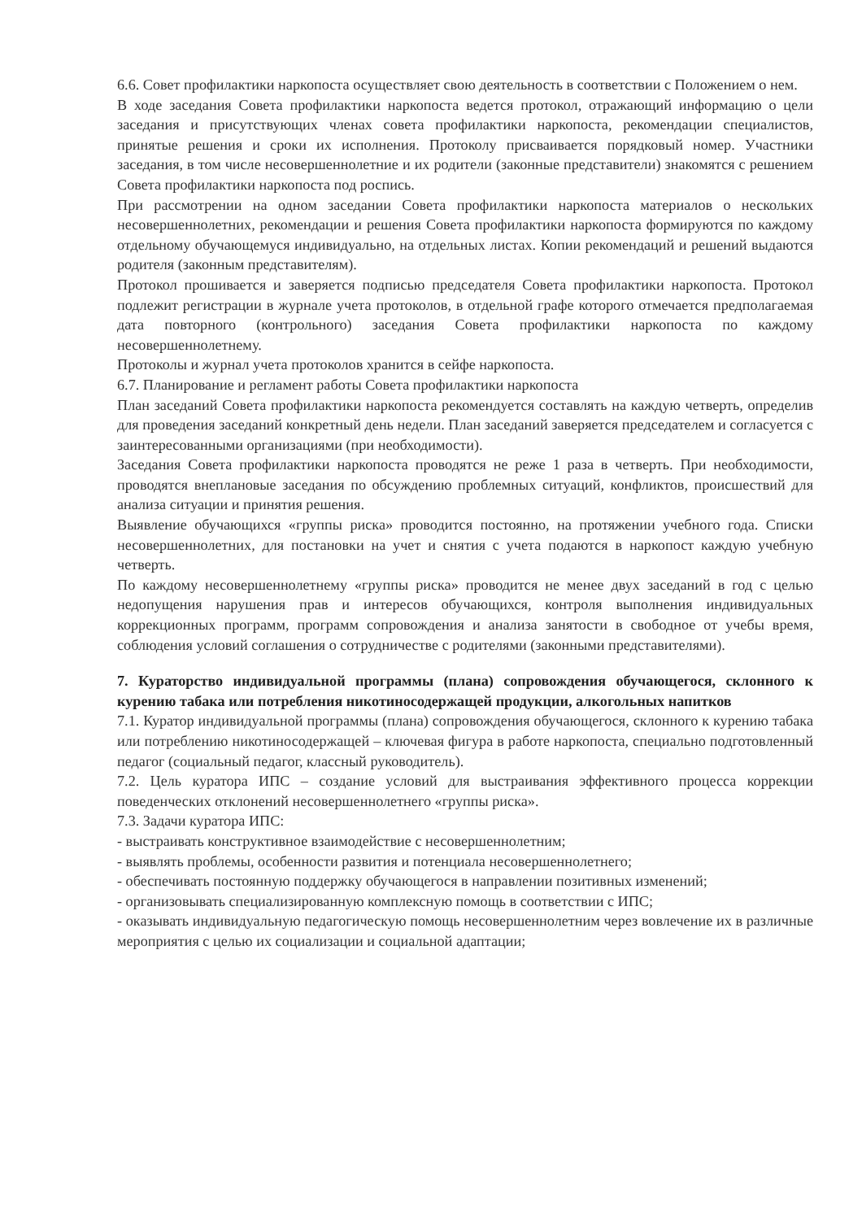6.6. Совет профилактики наркопоста осуществляет свою деятельность в соответствии с Положением о нем.
В ходе заседания Совета профилактики наркопоста ведется протокол, отражающий информацию о цели заседания и присутствующих членах совета профилактики наркопоста, рекомендации специалистов, принятые решения и сроки их исполнения. Протоколу присваивается порядковый номер. Участники заседания, в том числе несовершеннолетние и их родители (законные представители) знакомятся с решением Совета профилактики наркопоста под роспись.
При рассмотрении на одном заседании Совета профилактики наркопоста материалов о нескольких несовершеннолетних, рекомендации и решения Совета профилактики наркопоста формируются по каждому отдельному обучающемуся индивидуально, на отдельных листах. Копии рекомендаций и решений выдаются родителя (законным представителям).
Протокол прошивается и заверяется подписью председателя Совета профилактики наркопоста. Протокол подлежит регистрации в журнале учета протоколов, в отдельной графе которого отмечается предполагаемая дата повторного (контрольного) заседания Совета профилактики наркопоста по каждому несовершеннолетнему.
Протоколы и журнал учета протоколов хранится в сейфе наркопоста.
6.7. Планирование и регламент работы Совета профилактики наркопоста
План заседаний Совета профилактики наркопоста рекомендуется составлять на каждую четверть, определив для проведения заседаний конкретный день недели. План заседаний заверяется председателем и согласуется с заинтересованными организациями (при необходимости).
Заседания Совета профилактики наркопоста проводятся не реже 1 раза в четверть. При необходимости, проводятся внеплановые заседания по обсуждению проблемных ситуаций, конфликтов, происшествий для анализа ситуации и принятия решения.
Выявление обучающихся «группы риска» проводится постоянно, на протяжении учебного года. Списки несовершеннолетних, для постановки на учет и снятия с учета подаются в наркопост каждую учебную четверть.
По каждому несовершеннолетнему «группы риска» проводится не менее двух заседаний в год с целью недопущения нарушения прав и интересов обучающихся, контроля выполнения индивидуальных коррекционных программ, программ сопровождения и анализа занятости в свободное от учебы время, соблюдения условий соглашения о сотрудничестве с родителями (законными представителями).
7. Кураторство индивидуальной программы (плана) сопровождения обучающегося, склонного к курению табака или потребления никотиносодержащей продукции, алкогольных напитков
7.1. Куратор индивидуальной программы (плана) сопровождения обучающегося, склонного к курению табака или потреблению никотиносодержащей – ключевая фигура в работе наркопоста, специально подготовленный педагог (социальный педагог, классный руководитель).
7.2. Цель куратора ИПС – создание условий для выстраивания эффективного процесса коррекции поведенческих отклонений несовершеннолетнего «группы риска».
7.3. Задачи куратора ИПС:
- выстраивать конструктивное взаимодействие с несовершеннолетним;
- выявлять проблемы, особенности развития и потенциала несовершеннолетнего;
- обеспечивать постоянную поддержку обучающегося в направлении позитивных изменений;
- организовывать специализированную комплексную помощь в соответствии с ИПС;
- оказывать индивидуальную педагогическую помощь несовершеннолетним через вовлечение их в различные мероприятия с целью их социализации и социальной адаптации;